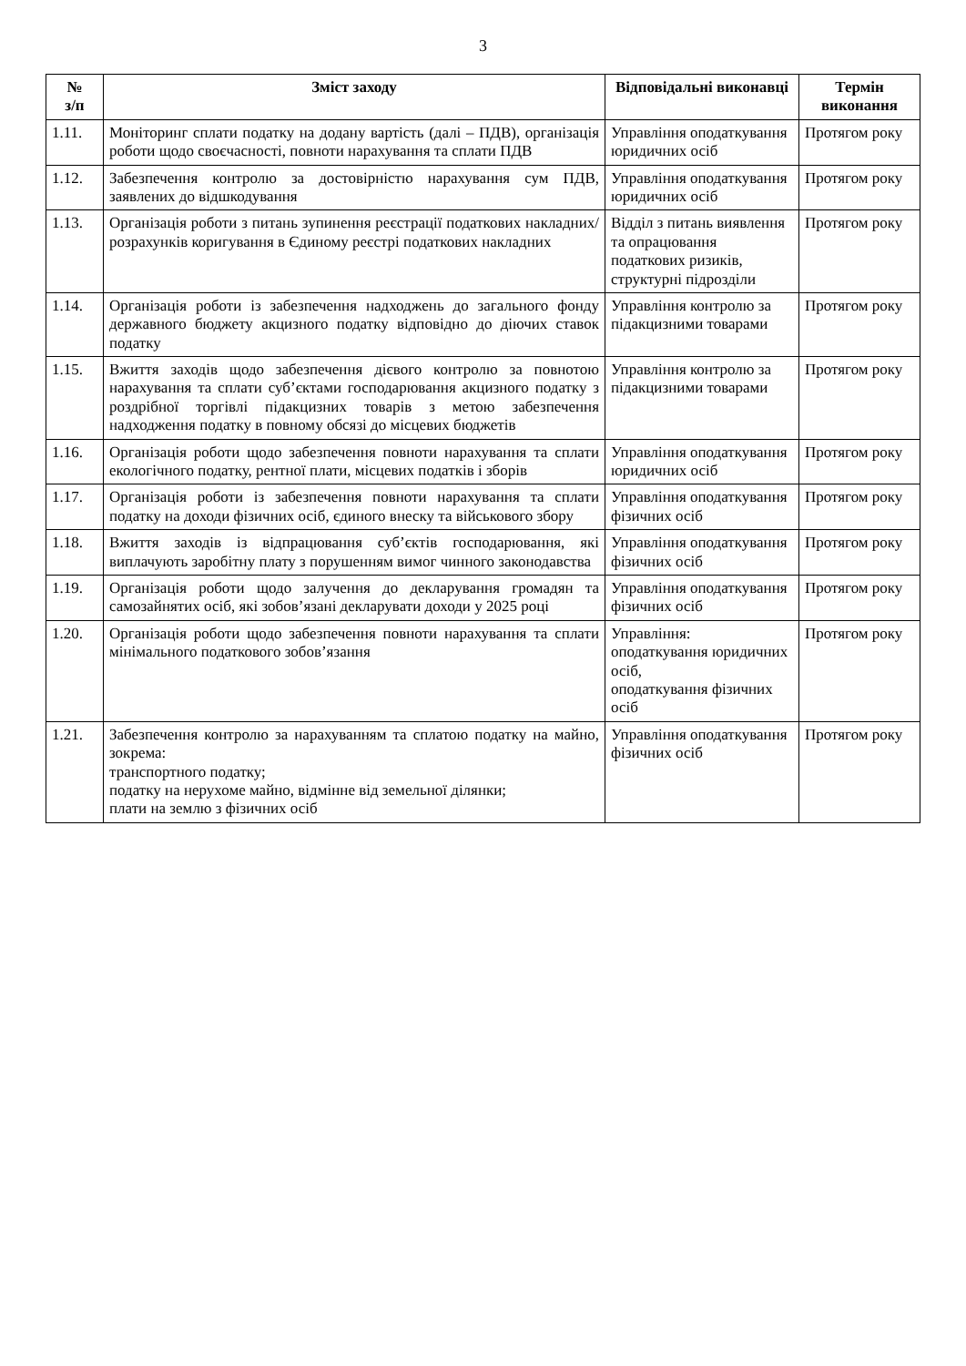3
| № з/п | Зміст заходу | Відповідальні виконавці | Термін виконання |
| --- | --- | --- | --- |
| 1.11. | Моніторинг сплати податку на додану вартість (далі – ПДВ), організація роботи щодо своєчасності, повноти нарахування та сплати ПДВ | Управління оподаткування юридичних осіб | Протягом року |
| 1.12. | Забезпечення контролю за достовірністю нарахування сум ПДВ, заявлених до відшкодування | Управління оподаткування юридичних осіб | Протягом року |
| 1.13. | Організація роботи з питань зупинення реєстрації податкових накладних/розрахунків коригування в Єдиному реєстрі податкових накладних | Відділ з питань виявлення та опрацювання податкових ризиків, структурні підрозділи | Протягом року |
| 1.14. | Організація роботи із забезпечення надходжень до загального фонду державного бюджету акцизного податку відповідно до діючих ставок податку | Управління контролю за підакцизними товарами | Протягом року |
| 1.15. | Вжиття заходів щодо забезпечення дієвого контролю за повнотою нарахування та сплати суб’єктами господарювання акцизного податку з роздрібної торгівлі підакцизних товарів з метою забезпечення надходження податку в повному обсязі до місцевих бюджетів | Управління контролю за підакцизними товарами | Протягом року |
| 1.16. | Організація роботи щодо забезпечення повноти нарахування та сплати екологічного податку, рентної плати, місцевих податків і зборів | Управління оподаткування юридичних осіб | Протягом року |
| 1.17. | Організація роботи із забезпечення повноти нарахування та сплати податку на доходи фізичних осіб, єдиного внеску та військового збору | Управління оподаткування фізичних осіб | Протягом року |
| 1.18. | Вжиття заходів із відпрацювання суб’єктів господарювання, які виплачують заробітну плату з порушенням вимог чинного законодавства | Управління оподаткування фізичних осіб | Протягом року |
| 1.19. | Організація роботи щодо залучення до декларування громадян та самозайнятих осіб, які зобов’язані декларувати доходи у 2025 році | Управління оподаткування фізичних осіб | Протягом року |
| 1.20. | Організація роботи щодо забезпечення повноти нарахування та сплати мінімального податкового зобов’язання | Управління: оподаткування юридичних осіб, оподаткування фізичних осіб | Протягом року |
| 1.21. | Забезпечення контролю за нарахуванням та сплатою податку на майно, зокрема: транспортного податку; податку на нерухоме майно, відмінне від земельної ділянки; плати на землю з фізичних осіб | Управління оподаткування фізичних осіб | Протягом року |